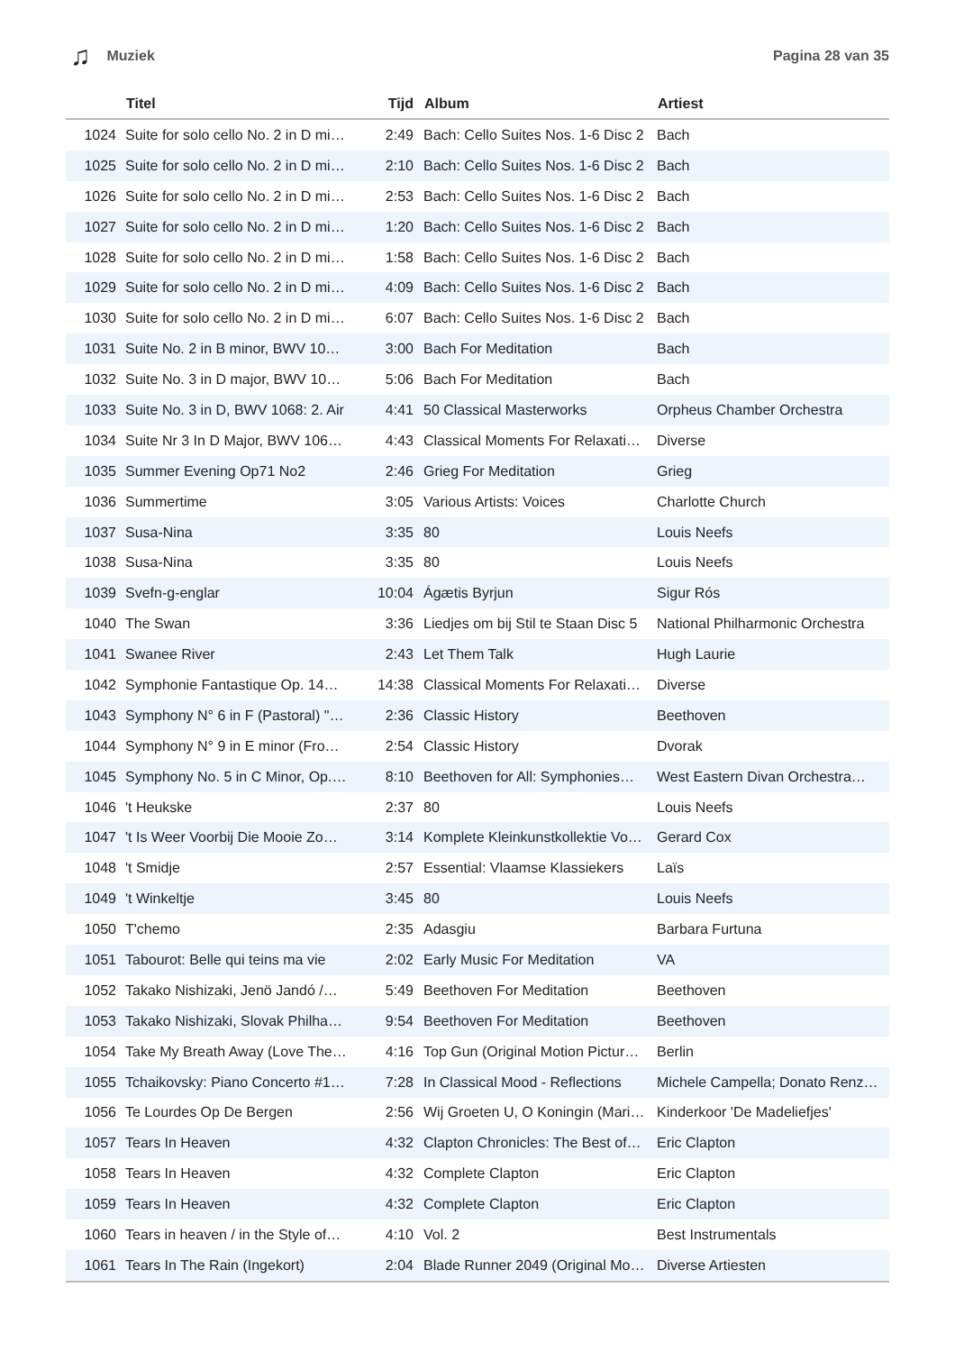♫ Muziek Pagina 28 van 35
| | Titel | Tijd | Album | Artiest |
| --- | --- | --- | --- | --- |
| 1024 | Suite for solo cello No. 2 in D mi… | 2:49 | Bach: Cello Suites Nos. 1-6 Disc 2 | Bach |
| 1025 | Suite for solo cello No. 2 in D mi… | 2:10 | Bach: Cello Suites Nos. 1-6 Disc 2 | Bach |
| 1026 | Suite for solo cello No. 2 in D mi… | 2:53 | Bach: Cello Suites Nos. 1-6 Disc 2 | Bach |
| 1027 | Suite for solo cello No. 2 in D mi… | 1:20 | Bach: Cello Suites Nos. 1-6 Disc 2 | Bach |
| 1028 | Suite for solo cello No. 2 in D mi… | 1:58 | Bach: Cello Suites Nos. 1-6 Disc 2 | Bach |
| 1029 | Suite for solo cello No. 2 in D mi… | 4:09 | Bach: Cello Suites Nos. 1-6 Disc 2 | Bach |
| 1030 | Suite for solo cello No. 2 in D mi… | 6:07 | Bach: Cello Suites Nos. 1-6 Disc 2 | Bach |
| 1031 | Suite No. 2 in B minor, BWV 10… | 3:00 | Bach For Meditation | Bach |
| 1032 | Suite No. 3 in D major, BWV 10… | 5:06 | Bach For Meditation | Bach |
| 1033 | Suite No. 3 in D, BWV 1068: 2. Air | 4:41 | 50 Classical Masterworks | Orpheus Chamber Orchestra |
| 1034 | Suite Nr 3 In D Major, BWV 106… | 4:43 | Classical Moments For Relaxati… | Diverse |
| 1035 | Summer Evening Op71 No2 | 2:46 | Grieg For Meditation | Grieg |
| 1036 | Summertime | 3:05 | Various Artists: Voices | Charlotte Church |
| 1037 | Susa-Nina | 3:35 | 80 | Louis Neefs |
| 1038 | Susa-Nina | 3:35 | 80 | Louis Neefs |
| 1039 | Svefn-g-englar | 10:04 | Ágætis Byrjun | Sigur Rós |
| 1040 | The Swan | 3:36 | Liedjes om bij Stil te Staan Disc 5 | National Philharmonic Orchestra |
| 1041 | Swanee River | 2:43 | Let Them Talk | Hugh Laurie |
| 1042 | Symphonie Fantastique Op. 14… | 14:38 | Classical Moments For Relaxati… | Diverse |
| 1043 | Symphony N° 6 in F (Pastoral) "… | 2:36 | Classic History | Beethoven |
| 1044 | Symphony N° 9 in E minor (Fro… | 2:54 | Classic History | Dvorak |
| 1045 | Symphony No. 5 in C Minor, Op.… | 8:10 | Beethoven for All: Symphonies… | West Eastern Divan Orchestra… |
| 1046 | 't Heukske | 2:37 | 80 | Louis Neefs |
| 1047 | 't Is Weer Voorbij Die Mooie Zo… | 3:14 | Komplete Kleinkunstkollektie Vo… | Gerard Cox |
| 1048 | 't Smidje | 2:57 | Essential: Vlaamse Klassiekers | Laïs |
| 1049 | 't Winkeltje | 3:45 | 80 | Louis Neefs |
| 1050 | T'chemo | 2:35 | Adasgiu | Barbara Furtuna |
| 1051 | Tabourot: Belle qui teins ma vie | 2:02 | Early Music For Meditation | VA |
| 1052 | Takako Nishizaki, Jenö Jandó /… | 5:49 | Beethoven For Meditation | Beethoven |
| 1053 | Takako Nishizaki, Slovak Philha… | 9:54 | Beethoven For Meditation | Beethoven |
| 1054 | Take My Breath Away (Love The… | 4:16 | Top Gun (Original Motion Pictur… | Berlin |
| 1055 | Tchaikovsky: Piano Concerto #1… | 7:28 | In Classical Mood - Reflections | Michele Campella; Donato Renz… |
| 1056 | Te Lourdes Op De Bergen | 2:56 | Wij Groeten U, O Koningin (Mari… | Kinderkoor 'De Madeliefjes' |
| 1057 | Tears In Heaven | 4:32 | Clapton Chronicles: The Best of… | Eric Clapton |
| 1058 | Tears In Heaven | 4:32 | Complete Clapton | Eric Clapton |
| 1059 | Tears In Heaven | 4:32 | Complete Clapton | Eric Clapton |
| 1060 | Tears in heaven / in the Style of… | 4:10 | Vol. 2 | Best Instrumentals |
| 1061 | Tears In The Rain (Ingekort) | 2:04 | Blade Runner 2049 (Original Mo… | Diverse Artiesten |